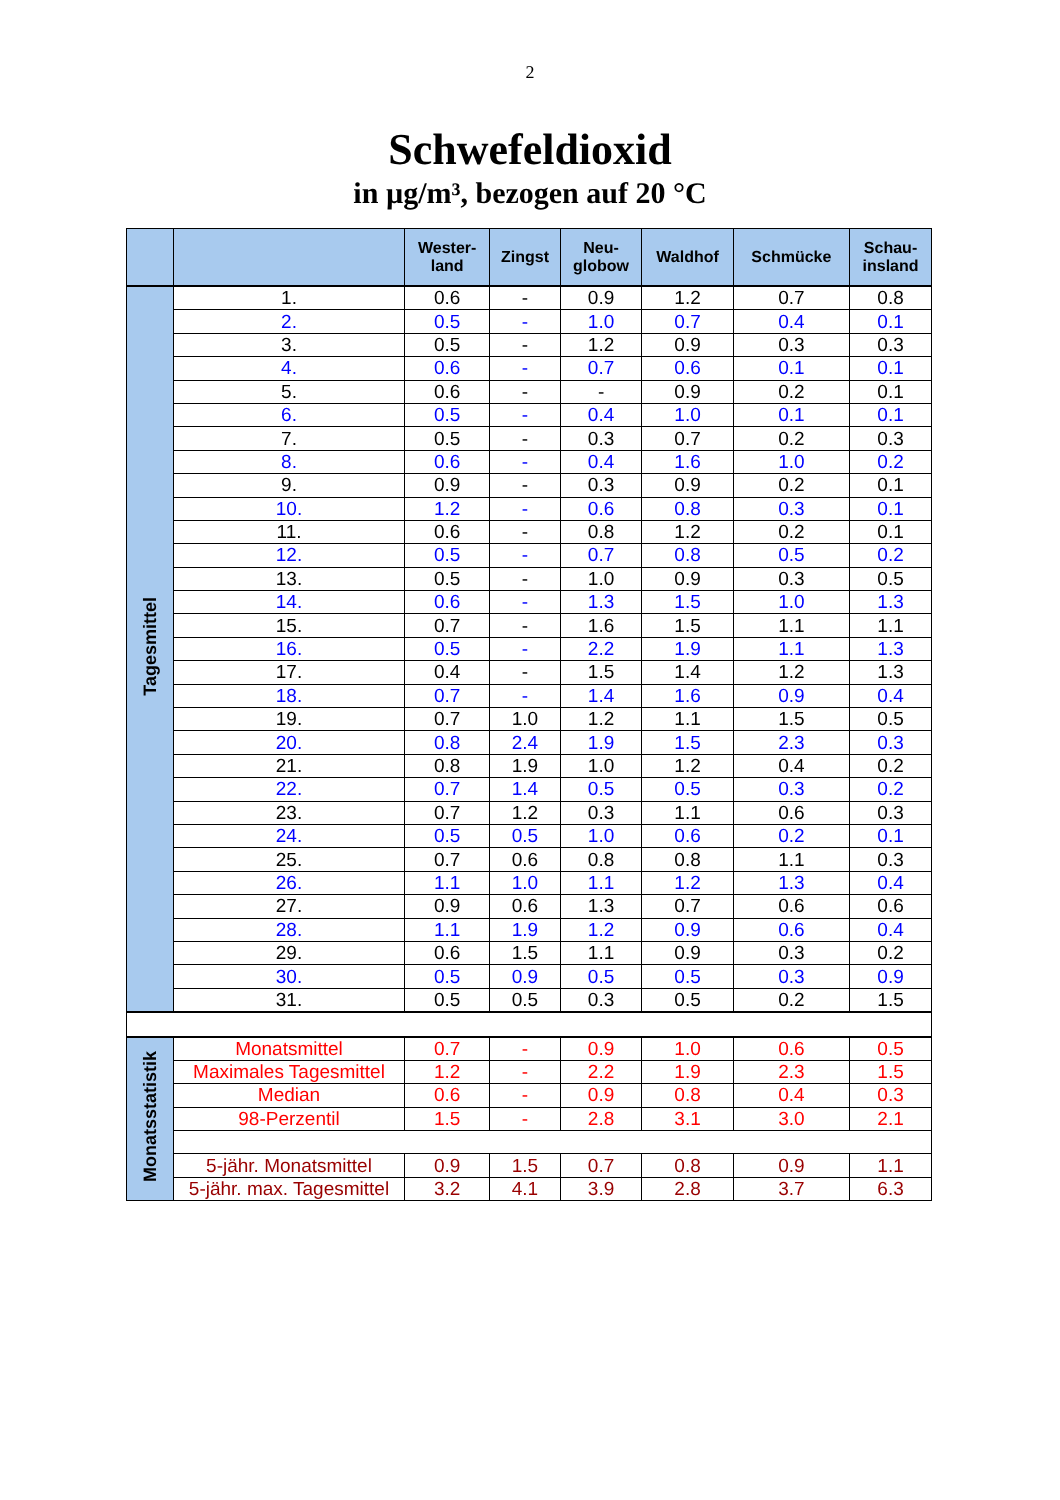2
Schwefeldioxid
in µg/m³, bezogen auf 20 °C
| | | Wester- land | Zingst | Neu- globow | Waldhof | Schmücke | Schau- insland |
| --- | --- | --- | --- | --- | --- | --- | --- |
| Tagesmittel | 1. | 0.6 | - | 0.9 | 1.2 | 0.7 | 0.8 |
| | 2. | 0.5 | - | 1.0 | 0.7 | 0.4 | 0.1 |
| | 3. | 0.5 | - | 1.2 | 0.9 | 0.3 | 0.3 |
| | 4. | 0.6 | - | 0.7 | 0.6 | 0.1 | 0.1 |
| | 5. | 0.6 | - | - | 0.9 | 0.2 | 0.1 |
| | 6. | 0.5 | - | 0.4 | 1.0 | 0.1 | 0.1 |
| | 7. | 0.5 | - | 0.3 | 0.7 | 0.2 | 0.3 |
| | 8. | 0.6 | - | 0.4 | 1.6 | 1.0 | 0.2 |
| | 9. | 0.9 | - | 0.3 | 0.9 | 0.2 | 0.1 |
| | 10. | 1.2 | - | 0.6 | 0.8 | 0.3 | 0.1 |
| | 11. | 0.6 | - | 0.8 | 1.2 | 0.2 | 0.1 |
| | 12. | 0.5 | - | 0.7 | 0.8 | 0.5 | 0.2 |
| | 13. | 0.5 | - | 1.0 | 0.9 | 0.3 | 0.5 |
| | 14. | 0.6 | - | 1.3 | 1.5 | 1.0 | 1.3 |
| | 15. | 0.7 | - | 1.6 | 1.5 | 1.1 | 1.1 |
| | 16. | 0.5 | - | 2.2 | 1.9 | 1.1 | 1.3 |
| | 17. | 0.4 | - | 1.5 | 1.4 | 1.2 | 1.3 |
| | 18. | 0.7 | - | 1.4 | 1.6 | 0.9 | 0.4 |
| | 19. | 0.7 | 1.0 | 1.2 | 1.1 | 1.5 | 0.5 |
| | 20. | 0.8 | 2.4 | 1.9 | 1.5 | 2.3 | 0.3 |
| | 21. | 0.8 | 1.9 | 1.0 | 1.2 | 0.4 | 0.2 |
| | 22. | 0.7 | 1.4 | 0.5 | 0.5 | 0.3 | 0.2 |
| | 23. | 0.7 | 1.2 | 0.3 | 1.1 | 0.6 | 0.3 |
| | 24. | 0.5 | 0.5 | 1.0 | 0.6 | 0.2 | 0.1 |
| | 25. | 0.7 | 0.6 | 0.8 | 0.8 | 1.1 | 0.3 |
| | 26. | 1.1 | 1.0 | 1.1 | 1.2 | 1.3 | 0.4 |
| | 27. | 0.9 | 0.6 | 1.3 | 0.7 | 0.6 | 0.6 |
| | 28. | 1.1 | 1.9 | 1.2 | 0.9 | 0.6 | 0.4 |
| | 29. | 0.6 | 1.5 | 1.1 | 0.9 | 0.3 | 0.2 |
| | 30. | 0.5 | 0.9 | 0.5 | 0.5 | 0.3 | 0.9 |
| | 31. | 0.5 | 0.5 | 0.3 | 0.5 | 0.2 | 1.5 |
| Monatsstatistik | Monatsmittel | 0.7 | - | 0.9 | 1.0 | 0.6 | 0.5 |
| | Maximales Tagesmittel | 1.2 | - | 2.2 | 1.9 | 2.3 | 1.5 |
| | Median | 0.6 | - | 0.9 | 0.8 | 0.4 | 0.3 |
| | 98-Perzentil | 1.5 | - | 2.8 | 3.1 | 3.0 | 2.1 |
| | 5-jähr. Monatsmittel | 0.9 | 1.5 | 0.7 | 0.8 | 0.9 | 1.1 |
| | 5-jähr. max. Tagesmittel | 3.2 | 4.1 | 3.9 | 2.8 | 3.7 | 6.3 |